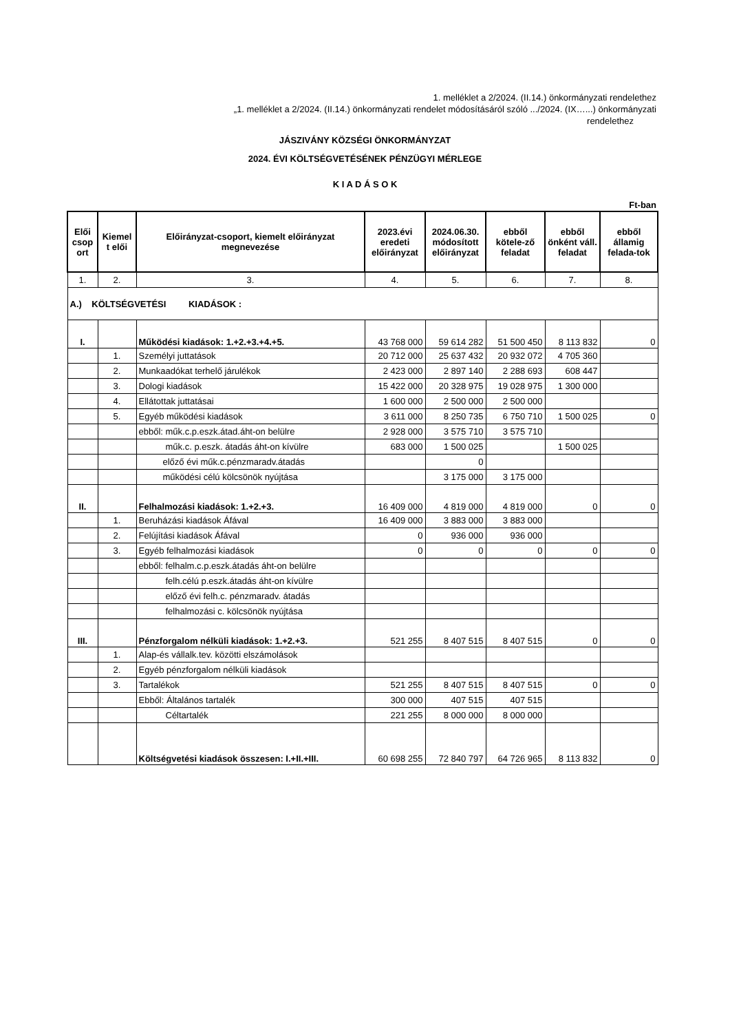1. melléklet a 2/2024. (II.14.) önkormányzati rendelethez
„1. melléklet a 2/2024. (II.14.) önkormányzati rendelet módosításáról szóló .../2024. (IX…...) önkormányzati
rendelethez
JÁSZIVÁNY KÖZSÉGI ÖNKORMÁNYZAT
2024. ÉVI KÖLTSÉGVETÉSÉNEK PÉNZÜGYI MÉRLEGE
K I A D Á S O K
Ft-ban
| Elői csop ort | Kiemel t elői | Előirányzat-csoport, kiemelt előirányzat megnevezése | 2023.évi eredeti előirányzat | 2024.06.30. módosított előirányzat | ebből kötele-ző feladat | ebből önként váll. feladat | ebből államig felada-tok |
| --- | --- | --- | --- | --- | --- | --- | --- |
| 1. | 2. | 3. | 4. | 5. | 6. | 7. | 8. |
| A.) KÖLTSÉGVETÉSI KIADÁSOK : | | | | | | | |
| I. | | Működési kiadások: 1.+2.+3.+4.+5. | 43 768 000 | 59 614 282 | 51 500 450 | 8 113 832 | 0 |
| | 1. | Személyi juttatások | 20 712 000 | 25 637 432 | 20 932 072 | 4 705 360 | |
| | 2. | Munkaadókat terhelő járulékok | 2 423 000 | 2 897 140 | 2 288 693 | 608 447 | |
| | 3. | Dologi kiadások | 15 422 000 | 20 328 975 | 19 028 975 | 1 300 000 | |
| | 4. | Ellátottak juttatásai | 1 600 000 | 2 500 000 | 2 500 000 | | |
| | 5. | Egyéb működési kiadások | 3 611 000 | 8 250 735 | 6 750 710 | 1 500 025 | 0 |
| | | ebből: műk.c.p.eszk.átad.áht-on belülre | 2 928 000 | 3 575 710 | 3 575 710 | | |
| | | műk.c. p.eszk. átadás áht-on kívülre | 683 000 | 1 500 025 | | 1 500 025 | |
| | | előző évi műk.c.pénzmaradv.átadás | | 0 | | | |
| | | működési célú kölcsönök nyújtása | | 3 175 000 | 3 175 000 | | |
| II. | | Felhalmozási kiadások: 1.+2.+3. | 16 409 000 | 4 819 000 | 4 819 000 | 0 | 0 |
| | 1. | Beruházási kiadások Áfával | 16 409 000 | 3 883 000 | 3 883 000 | | |
| | 2. | Felújítási kiadások Áfával | 0 | 936 000 | 936 000 | | |
| | 3. | Egyéb felhalmozási kiadások | 0 | 0 | 0 | 0 | 0 |
| | | ebből: felhalm.c.p.eszk.átadás áht-on belülre | | | | | |
| | | felh.célú p.eszk.átadás áht-on kívülre | | | | | |
| | | előző évi felh.c. pénzmaradv. átadás | | | | | |
| | | felhalmozási c. kölcsönök nyújtása | | | | | |
| III. | | Pénzforgalom nélküli kiadások: 1.+2.+3. | 521 255 | 8 407 515 | 8 407 515 | 0 | 0 |
| | 1. | Alap-és vállalk.tev. közötti elszámolások | | | | | |
| | 2. | Egyéb pénzforgalom nélküli kiadások | | | | | |
| | 3. | Tartalékok | 521 255 | 8 407 515 | 8 407 515 | 0 | 0 |
| | | Ebből: Általános tartalék | 300 000 | 407 515 | 407 515 | | |
| | | Céltartalék | 221 255 | 8 000 000 | 8 000 000 | | |
| | | Költségvetési kiadások összesen: I.+II.+III. | 60 698 255 | 72 840 797 | 64 726 965 | 8 113 832 | 0 |